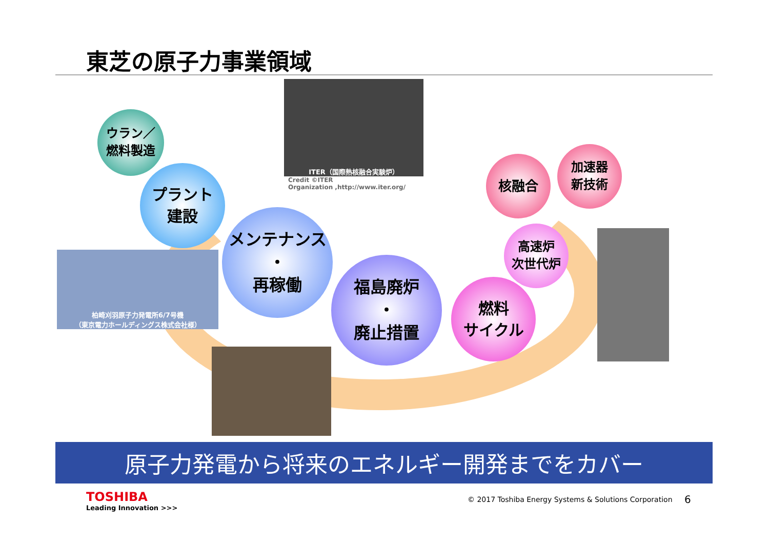東芝の原子力事業領域
ITER（国際熱核融合実験炉）
Credit ©ITER
Organization ,http://www.iter.org/
ウラン／
燃料製造
プラント
建設
柏崎刈羽原子力発電所6/7号機
（東京電力ホールディングス株式会社様）
メンテナンス
・
再稼働
福島廃炉
・
廃止措置
燃料
サイクル
高速炉
次世代炉
核融合
加速器
新技術
原子力発電から将来のエネルギー開発までをカバー
TOSHIBA
Leading Innovation >>>
© 2017 Toshiba Energy Systems & Solutions Corporation
6